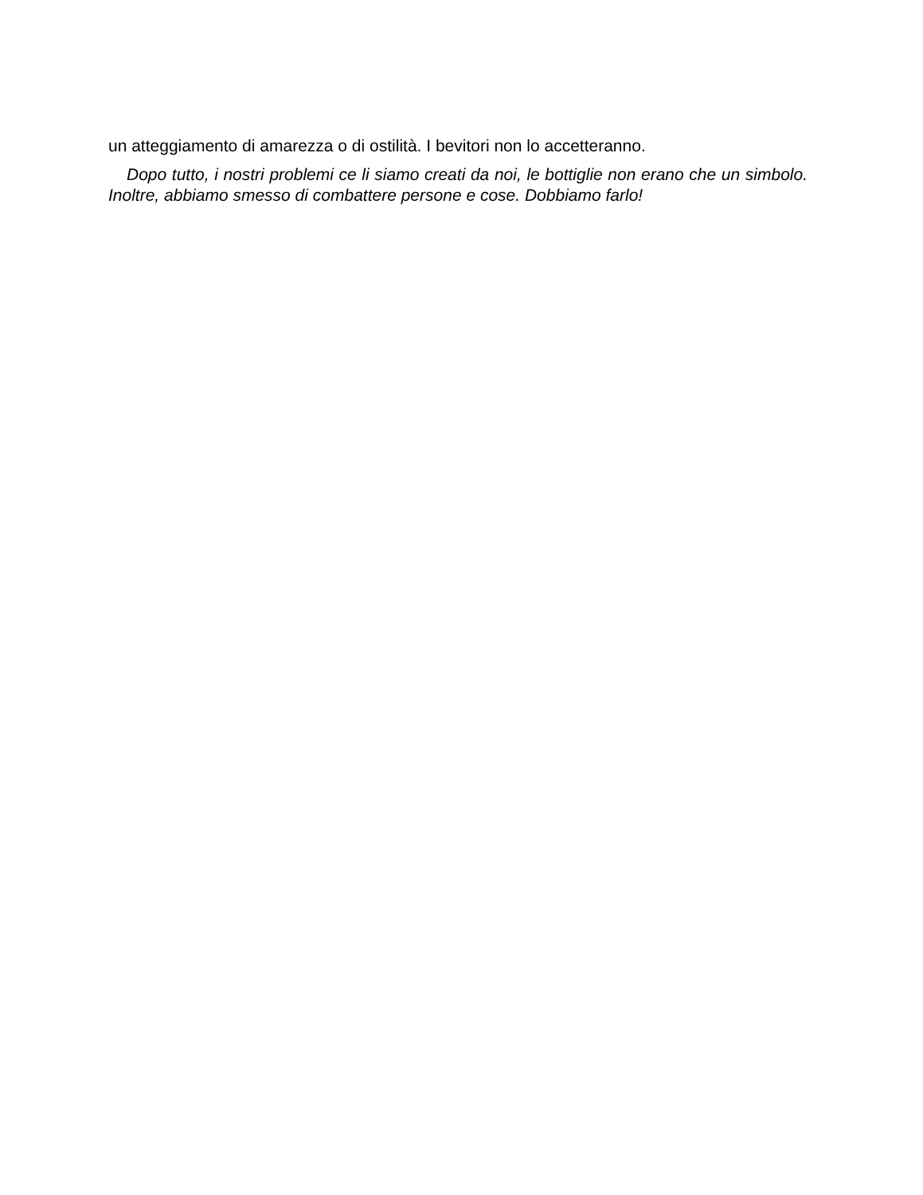un atteggiamento di amarezza o di ostilità. I bevitori non lo accetteranno.
Dopo tutto, i nostri problemi ce li siamo creati da noi, le bottiglie non erano che un simbolo. Inoltre, abbiamo smesso di combattere persone e cose. Dobbiamo farlo!